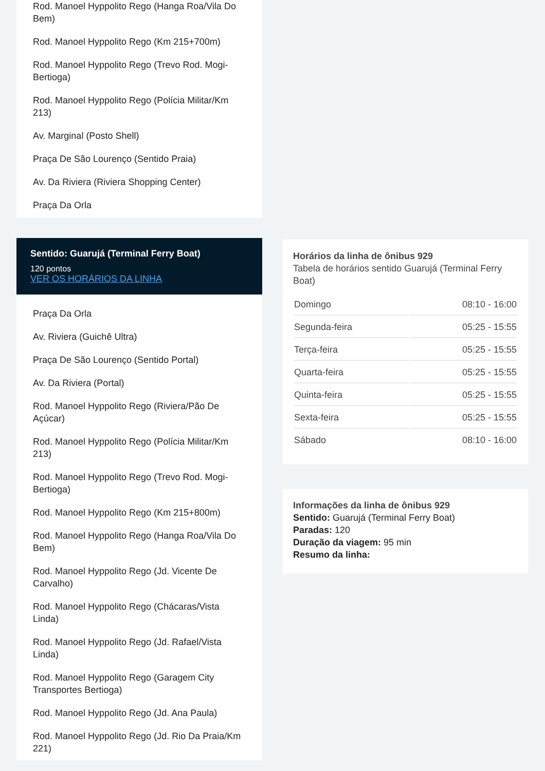Rod. Manoel Hyppolito Rego (Hanga Roa/Vila Do Bem)
Rod. Manoel Hyppolito Rego (Km 215+700m)
Rod. Manoel Hyppolito Rego (Trevo Rod. Mogi-Bertioga)
Rod. Manoel Hyppolito Rego (Polícia Militar/Km 213)
Av. Marginal (Posto Shell)
Praça De São Lourenço (Sentido Praia)
Av. Da Riviera (Riviera Shopping Center)
Praça Da Orla
Sentido: Guarujá (Terminal Ferry Boat)
120 pontos
VER OS HORÁRIOS DA LINHA
Praça Da Orla
Av. Riviera (Guichê Ultra)
Praça De São Lourenço (Sentido Portal)
Av. Da Riviera (Portal)
Rod. Manoel Hyppolito Rego (Riviera/Pão De Açúcar)
Rod. Manoel Hyppolito Rego (Polícia Militar/Km 213)
Rod. Manoel Hyppolito Rego (Trevo Rod. Mogi-Bertioga)
Rod. Manoel Hyppolito Rego (Km 215+800m)
Rod. Manoel Hyppolito Rego (Hanga Roa/Vila Do Bem)
Rod. Manoel Hyppolito Rego (Jd. Vicente De Carvalho)
Rod. Manoel Hyppolito Rego (Chácaras/Vista Linda)
Rod. Manoel Hyppolito Rego (Jd. Rafael/Vista Linda)
Rod. Manoel Hyppolito Rego (Garagem City Transportes Bertioga)
Rod. Manoel Hyppolito Rego (Jd. Ana Paula)
Rod. Manoel Hyppolito Rego (Jd. Rio Da Praia/Km 221)
Horários da linha de ônibus 929
Tabela de horários sentido Guarujá (Terminal Ferry Boat)
| Domingo | 08:10 - 16:00 |
| Segunda-feira | 05:25 - 15:55 |
| Terça-feira | 05:25 - 15:55 |
| Quarta-feira | 05:25 - 15:55 |
| Quinta-feira | 05:25 - 15:55 |
| Sexta-feira | 05:25 - 15:55 |
| Sábado | 08:10 - 16:00 |
Informações da linha de ônibus 929
Sentido: Guarujá (Terminal Ferry Boat)
Paradas: 120
Duração da viagem: 95 min
Resumo da linha: